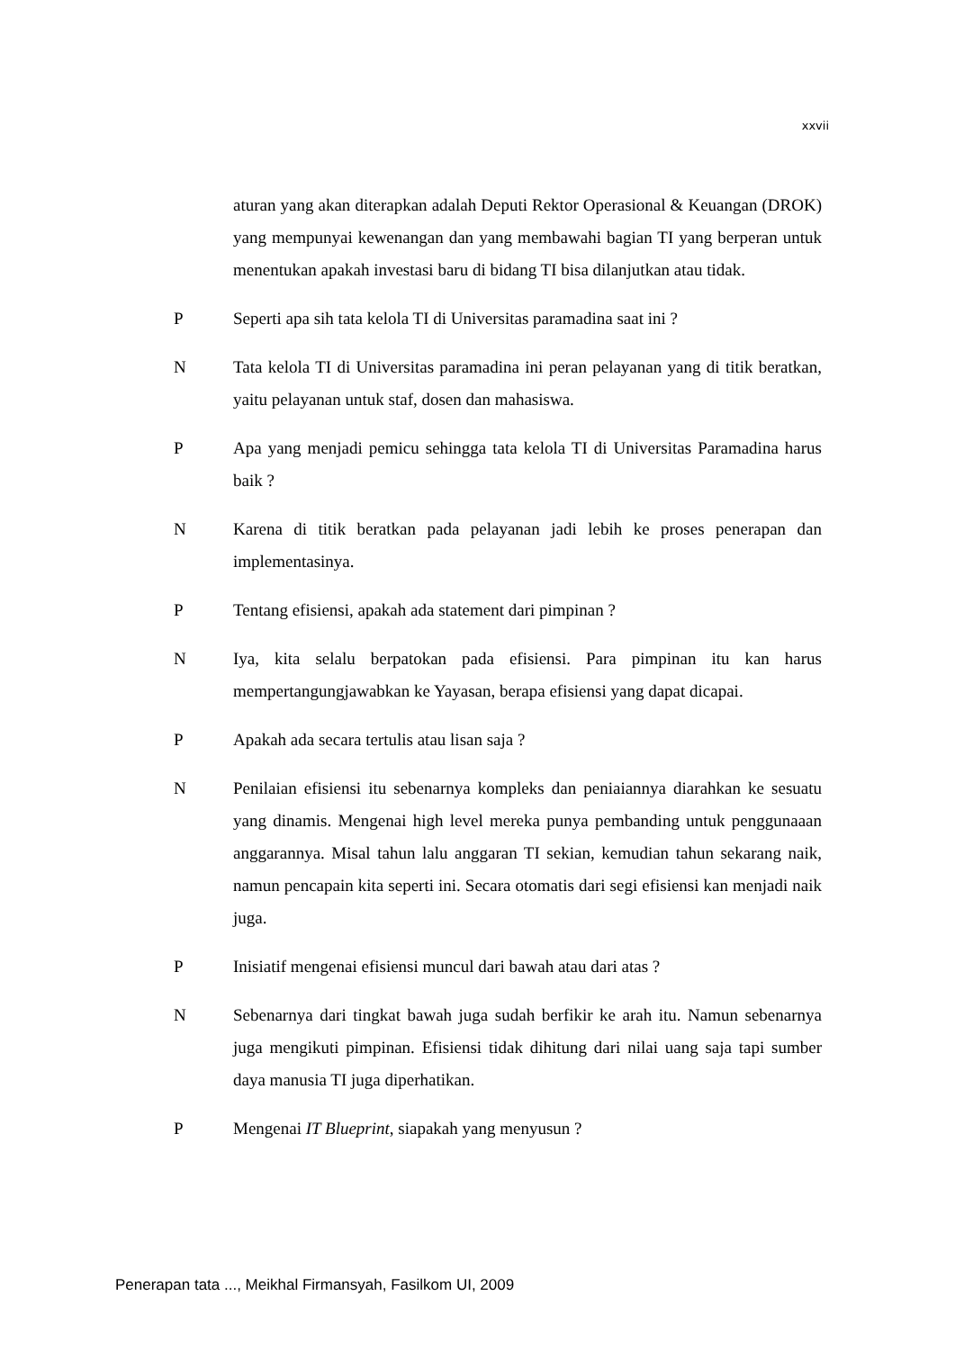xxvii
aturan yang akan diterapkan adalah Deputi Rektor Operasional & Keuangan (DROK) yang mempunyai kewenangan dan yang membawahi bagian TI yang berperan untuk menentukan apakah investasi baru di bidang TI bisa dilanjutkan atau tidak.
P Seperti apa sih tata kelola TI di Universitas paramadina saat ini ?
N Tata kelola TI di Universitas paramadina ini peran pelayanan yang di titik beratkan, yaitu pelayanan untuk staf, dosen dan mahasiswa.
P Apa yang menjadi pemicu sehingga tata kelola TI di Universitas Paramadina harus baik ?
N Karena di titik beratkan pada pelayanan jadi lebih ke proses penerapan dan implementasinya.
P Tentang efisiensi, apakah ada statement dari pimpinan ?
N Iya, kita selalu berpatokan pada efisiensi. Para pimpinan itu kan harus mempertangungjawabkan ke Yayasan, berapa efisiensi yang dapat dicapai.
P Apakah ada secara tertulis atau lisan saja ?
N Penilaian efisiensi itu sebenarnya kompleks dan peniaiannya diarahkan ke sesuatu yang dinamis. Mengenai high level mereka punya pembanding untuk penggunaaan anggarannya. Misal tahun lalu anggaran TI sekian, kemudian tahun sekarang naik, namun pencapain kita seperti ini. Secara otomatis dari segi efisiensi kan menjadi naik juga.
P Inisiatif mengenai efisiensi muncul dari bawah atau dari atas ?
N Sebenarnya dari tingkat bawah juga sudah berfikir ke arah itu. Namun sebenarnya juga mengikuti pimpinan. Efisiensi tidak dihitung dari nilai uang saja tapi sumber daya manusia TI juga diperhatikan.
P Mengenai IT Blueprint, siapakah yang menyusun ?
Penerapan tata ..., Meikhal Firmansyah, Fasilkom UI, 2009